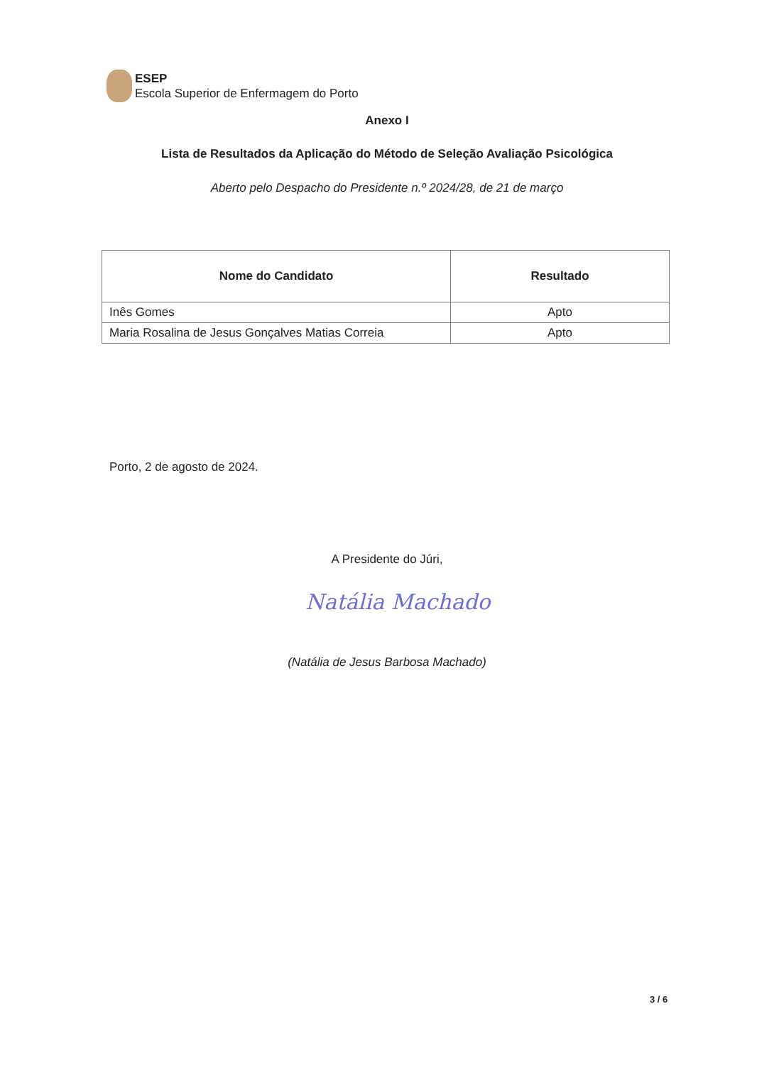ESEP
Escola Superior de Enfermagem do Porto
Anexo I
Lista de Resultados da Aplicação do Método de Seleção Avaliação Psicológica
Aberto pelo Despacho do Presidente n.º 2024/28, de 21 de março
| Nome do Candidato | Resultado |
| --- | --- |
| Inês Gomes | Apto |
| Maria Rosalina de Jesus Gonçalves Matias Correia | Apto |
Porto, 2 de agosto de 2024.
A Presidente do Júri,
Natália Machado
(Natália de Jesus Barbosa Machado)
3 / 6